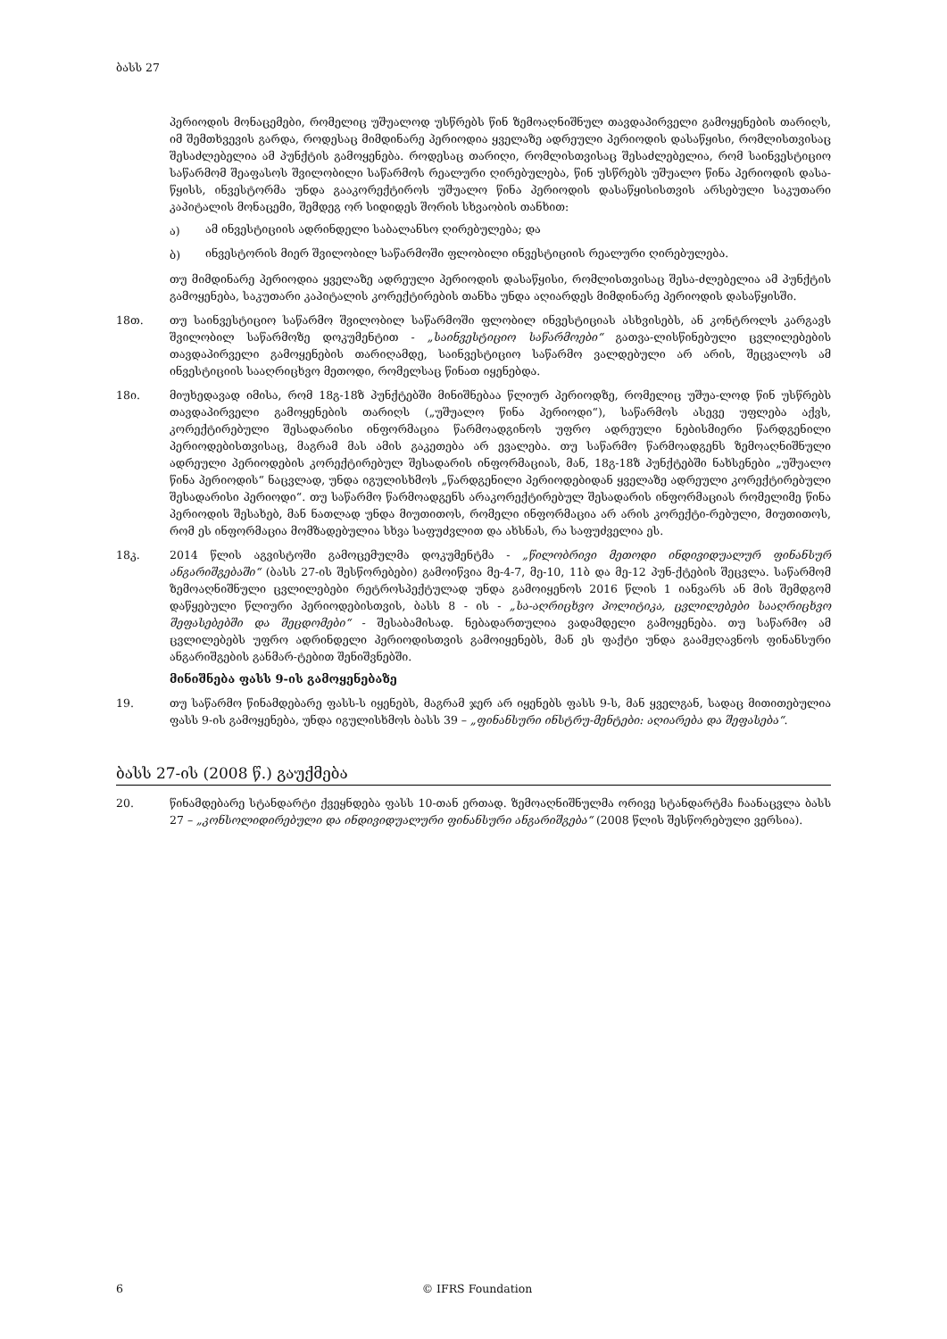ბასს 27
პერიოდის მონაცემები, რომელიც უშუალოდ უსწრებს წინ ზემოაღნიშნულ თავდაპირველი გამოყენების თარიღს, იმ შემთხვევის გარდა, როდესაც მიმდინარე პერიოდია ყველაზე ადრეული პერიოდის დასაწყისი, რომლისთვისაც შესაძლებელია ამ პუნქტის გამოყენება. როდესაც თარიღი, რომლისთვისაც შესაძლებელია, რომ საინვესტიციო საწარმომ შეაფასოს შვილობილი საწარმოს რეალური ღირებულება, წინ უსწრებს უშუალო წინა პერიოდის დასა-წყისს, ინვესტორმა უნდა გააკორექტიროს უშუალო წინა პერიოდის დასაწყისისთვის არსებული საკუთარი კაპიტალის მონაცემი, შემდეგ ორ სიდიდეს შორის სხვაობის თანხით:
ა) ამ ინვესტიციის ადრინდელი საბალანსო ღირებულება; და
ბ) ინვესტორის მიერ შვილობილ საწარმოში ფლობილი ინვესტიციის რეალური ღირებულება.
თუ მიმდინარე პერიოდია ყველაზე ადრეული პერიოდის დასაწყისი, რომლისთვისაც შესა-ძლებელია ამ პუნქტის გამოყენება, საკუთარი კაპიტალის კორექტირების თანხა უნდა აღიარდეს მიმდინარე პერიოდის დასაწყისში.
18თ. თუ საინვესტიციო საწარმო შვილობილ საწარმოში ფლობილ ინვესტიციას ასხვისებს, ან კონტროლს კარგავს შვილობილ საწარმოზე დოკუმენტით - „საინვესტიციო საწარმოები“ გათვა-ლისწინებული ცვლილებების თავდაპირველი გამოყენების თარიღამდე, საინვესტიციო საწარმო ვალდებული არ არის, შეცვალოს ამ ინვესტიციის სააღრიცხვო მეთოდი, რომელსაც წინათ იყენებდა.
18ი. მიუხედავად იმისა, რომ 18გ-18ზ პუნქტებში მინიშნებაა წლიურ პერიოდზე, რომელიც უშუა-ლოდ წინ უსწრებს თავდაპირველი გამოყენების თარიღს („უშუალო წინა პერიოდი“), საწარმოს ასევე უფლება აქვს, კორექტირებული შესადარისი ინფორმაცია წარმოადგინოს უფრო ადრეული ნებისმიერი წარდგენილი პერიოდებისთვისაც, მაგრამ მას ამის გაკეთება არ ევალება. თუ საწარმო წარმოადგენს ზემოაღნიშნული ადრეული პერიოდების კორექტირებულ შესადარის ინფორმაციას, მან, 18გ-18ზ პუნქტებში ნახსენები „უშუალო წინა პერიოდის“ ნაცვლად, უნდა იგულისხმოს „წარდგენილი პერიოდებიდან ყველაზე ადრეული კორექტირებული შესადარისი პერიოდი“. თუ საწარმო წარმოადგენს არაკორექტირებულ შესადარის ინფორმაციას რომელიმე წინა პერიოდის შესახებ, მან ნათლად უნდა მიუთითოს, რომელი ინფორმაცია არ არის კორექტი-რებული, მიუთითოს, რომ ეს ინფორმაცია მომზადებულია სხვა საფუძვლით და ახსნას, რა საფუძველია ეს.
18კ. 2014 წლის აგვისტოში გამოცემულმა დოკუმენტმა - „წილობრივი მეთოდი ინდივიდუალურ ფინანსურ ანგარიშგებაში“ (ბასს 27-ის შესწორებები) გამოიწვია მე-4-7, მე-10, 11ბ და მე-12 პუნ-ქტების შეცვლა. საწარმომ ზემოაღნიშნული ცვლილებები რეტროსპექტულად უნდა გამოიყენოს 2016 წლის 1 იანვარს ან მის შემდგომ დაწყებული წლიური პერიოდებისთვის, ბასს 8 - ის - „სა-აღრიცხვო პოლიტიკა, ცვლილებები სააღრიცხვო შეფასებებში და შეცდომები“ - შესაბამისად. ნებადართულია ვადამდელი გამოყენება. თუ საწარმო ამ ცვლილებებს უფრო ადრინდელი პერიოდისთვის გამოიყენებს, მან ეს ფაქტი უნდა გაამჟღავნოს ფინანსური ანგარიშგების განმარ-ტებით შენიშვნებში.
მინიშნება ფასს 9-ის გამოყენებაზე
19. თუ საწარმო წინამდებარე ფასს-ს იყენებს, მაგრამ ჯერ არ იყენებს ფასს 9-ს, მან ყველგან, სადაც მითითებულია ფასს 9-ის გამოყენება, უნდა იგულისხმოს ბასს 39 – „ფინანსური ინსტრუ-მენტები: აღიარება და შეფასება“.
ბასს 27-ის (2008 წ.) გაუქმება
20. წინამდებარე სტანდარტი ქვეყნდება ფასს 10-თან ერთად. ზემოაღნიშნულმა ორივე სტანდარტმა ჩაანაცვლა ბასს 27 – „კონსოლიდირებული და ინდივიდუალური ფინანსური ანგარიშგება“ (2008 წლის შესწორებული ვერსია).
6 © IFRS Foundation